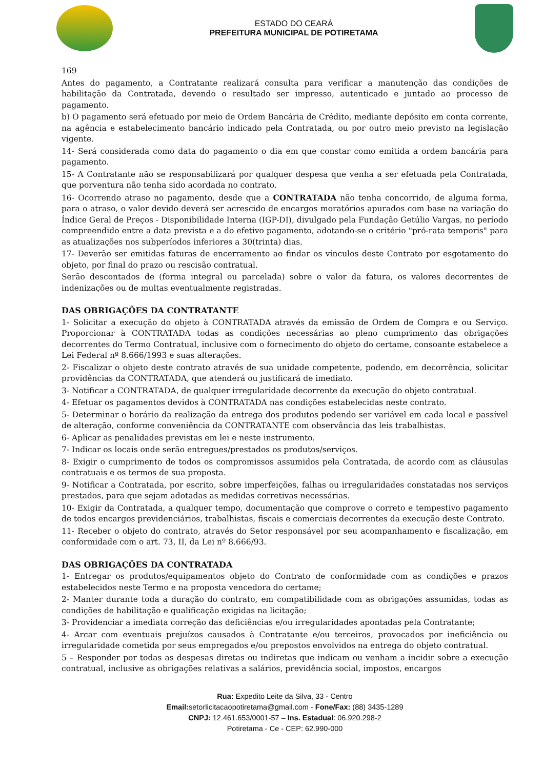ESTADO DO CEARÁ
PREFEITURA MUNICIPAL DE POTIRETAMA
169
Antes do pagamento, a Contratante realizará consulta para verificar a manutenção das condições de habilitação da Contratada, devendo o resultado ser impresso, autenticado e juntado ao processo de pagamento.
b) O pagamento será efetuado por meio de Ordem Bancária de Crédito, mediante depósito em conta corrente, na agência e estabelecimento bancário indicado pela Contratada, ou por outro meio previsto na legislação vigente.
14- Será considerada como data do pagamento o dia em que constar como emitida a ordem bancária para pagamento.
15- A Contratante não se responsabilizará por qualquer despesa que venha a ser efetuada pela Contratada, que porventura não tenha sido acordada no contrato.
16- Ocorrendo atraso no pagamento, desde que a CONTRATADA não tenha concorrido, de alguma forma, para o atraso, o valor devido deverá ser acrescido de encargos moratórios apurados com base na variação do Índice Geral de Preços - Disponibilidade Interna (IGP-DI), divulgado pela Fundação Getúlio Vargas, no período compreendido entre a data prevista e a do efetivo pagamento, adotando-se o critério "pró-rata temporis" para as atualizações nos subperíodos inferiores a 30(trinta) dias.
17- Deverão ser emitidas faturas de encerramento ao findar os vínculos deste Contrato por esgotamento do objeto, por final do prazo ou rescisão contratual.
Serão descontados de (forma integral ou parcelada) sobre o valor da fatura, os valores decorrentes de indenizações ou de multas eventualmente registradas.
DAS OBRIGAÇÕES DA CONTRATANTE
1- Solicitar a execução do objeto à CONTRATADA através da emissão de Ordem de Compra e ou Serviço. Proporcionar à CONTRATADA todas as condições necessárias ao pleno cumprimento das obrigações decorrentes do Termo Contratual, inclusive com o fornecimento do objeto do certame, consoante estabelece a Lei Federal nº 8.666/1993 e suas alterações.
2- Fiscalizar o objeto deste contrato através de sua unidade competente, podendo, em decorrência, solicitar providências da CONTRATADA, que atenderá ou justificará de imediato.
3- Notificar a CONTRATADA, de qualquer irregularidade decorrente da execução do objeto contratual.
4- Efetuar os pagamentos devidos à CONTRATADA nas condições estabelecidas neste contrato.
5- Determinar o horário da realização da entrega dos produtos podendo ser variável em cada local e passível de alteração, conforme conveniência da CONTRATANTE com observância das leis trabalhistas.
6- Aplicar as penalidades previstas em lei e neste instrumento.
7- Indicar os locais onde serão entregues/prestados os produtos/serviços.
8- Exigir o cumprimento de todos os compromissos assumidos pela Contratada, de acordo com as cláusulas contratuais e os termos de sua proposta.
9- Notificar a Contratada, por escrito, sobre imperfeições, falhas ou irregularidades constatadas nos serviços prestados, para que sejam adotadas as medidas corretivas necessárias.
10- Exigir da Contratada, a qualquer tempo, documentação que comprove o correto e tempestivo pagamento de todos encargos previdenciários, trabalhistas, fiscais e comerciais decorrentes da execução deste Contrato.
11- Receber o objeto do contrato, através do Setor responsável por seu acompanhamento e fiscalização, em conformidade com o art. 73, II, da Lei nº 8.666/93.
DAS OBRIGAÇÕES DA CONTRATADA
1- Entregar os produtos/equipamentos objeto do Contrato de conformidade com as condições e prazos estabelecidos neste Termo e na proposta vencedora do certame;
2- Manter durante toda a duração do contrato, em compatibilidade com as obrigações assumidas, todas as condições de habilitação e qualificação exigidas na licitação;
3- Providenciar a imediata correção das deficiências e/ou irregularidades apontadas pela Contratante;
4- Arcar com eventuais prejuízos causados à Contratante e/ou terceiros, provocados por ineficiência ou irregularidade cometida por seus empregados e/ou prepostos envolvidos na entrega do objeto contratual.
5 – Responder por todas as despesas diretas ou indiretas que indicam ou venham a incidir sobre a execução contratual, inclusive as obrigações relativas a salários, previdência social, impostos, encargos
Rua: Expedito Leite da Silva, 33 - Centro
Email: setorlicitacaopotiretama@gmail.com - Fone/Fax: (88) 3435-1289
CNPJ: 12.461.653/0001-57 – Ins. Estadual: 06.920.298-2
Potiretama - Ce - CEP: 62.990-000